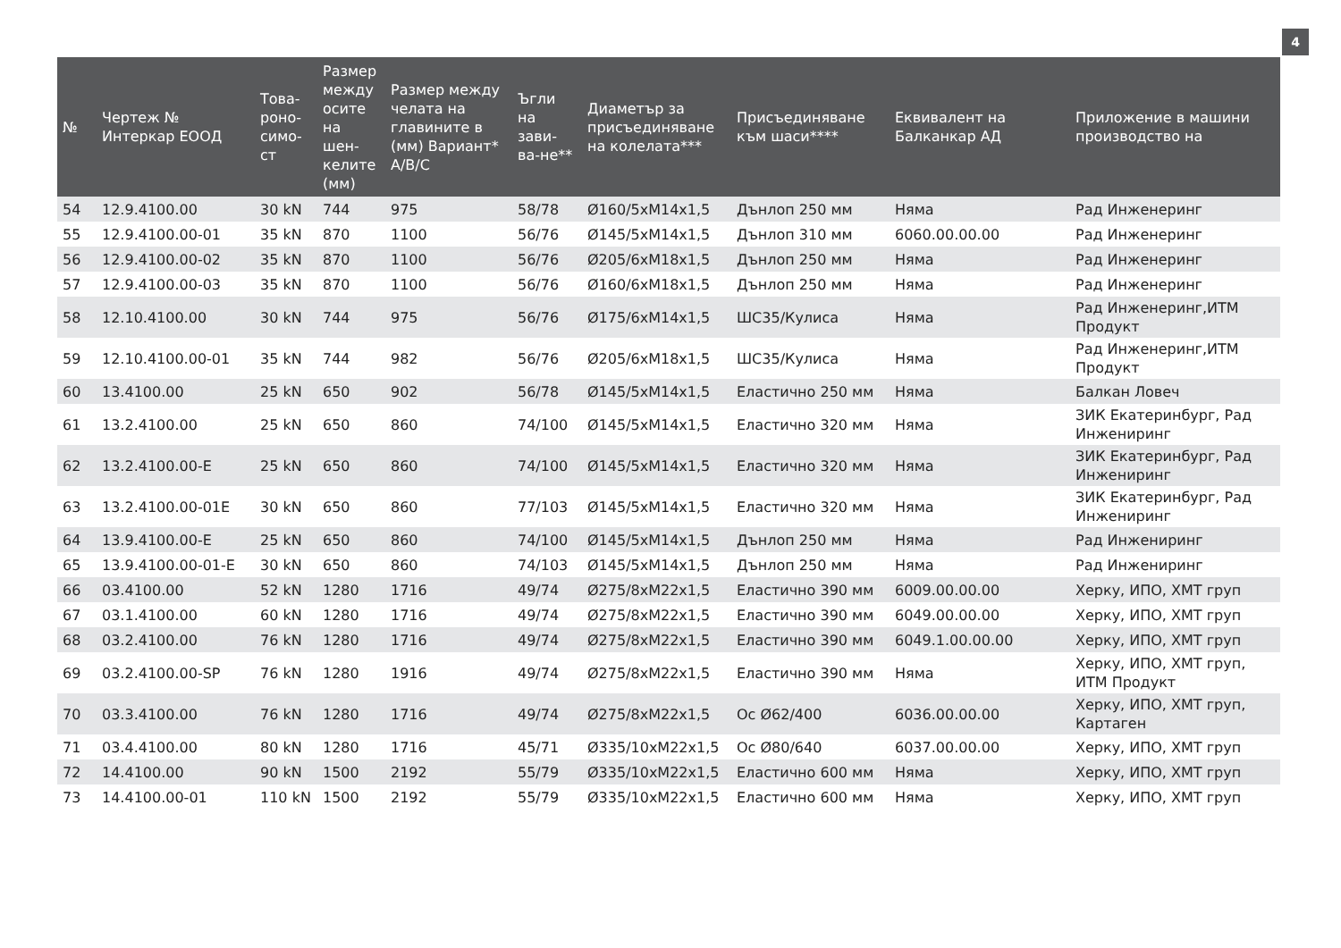4
| № | Чертеж № Интеркар ЕООД | Това-роно-симо-ст | Размер между осите на шен-келите (мм) | Размер между челата на главините в (мм) Вариант* A/B/C | Ъгли на зави-ва-не** | Диаметър за присъединяване на колелата*** | Присъединяване към шаси**** | Еквивалент на Балканкар АД | Приложение в машини производство на |
| --- | --- | --- | --- | --- | --- | --- | --- | --- | --- |
| 54 | 12.9.4100.00 | 30 kN | 744 | 975 | 58/78 | Ø160/5xM14x1,5 | Дънлоп 250 мм | Няма | Рад Инженеринг |
| 55 | 12.9.4100.00-01 | 35 kN | 870 | 1100 | 56/76 | Ø145/5xM14x1,5 | Дънлоп 310 мм | 6060.00.00.00 | Рад Инженеринг |
| 56 | 12.9.4100.00-02 | 35 kN | 870 | 1100 | 56/76 | Ø205/6xM18x1,5 | Дънлоп 250 мм | Няма | Рад Инженеринг |
| 57 | 12.9.4100.00-03 | 35 kN | 870 | 1100 | 56/76 | Ø160/6xM18x1,5 | Дънлоп 250 мм | Няма | Рад Инженеринг |
| 58 | 12.10.4100.00 | 30 kN | 744 | 975 | 56/76 | Ø175/6xM14x1,5 | ШС35/Кулиса | Няма | Рад Инженеринг,ИТМ Продукт |
| 59 | 12.10.4100.00-01 | 35 kN | 744 | 982 | 56/76 | Ø205/6xM18x1,5 | ШС35/Кулиса | Няма | Рад Инженеринг,ИТМ Продукт |
| 60 | 13.4100.00 | 25 kN | 650 | 902 | 56/78 | Ø145/5xM14x1,5 | Еластично 250 мм | Няма | Балкан Ловеч |
| 61 | 13.2.4100.00 | 25 kN | 650 | 860 | 74/100 | Ø145/5xM14x1,5 | Еластично 320 мм | Няма | ЗИК Екатеринбург, Рад Инжениринг |
| 62 | 13.2.4100.00-E | 25 kN | 650 | 860 | 74/100 | Ø145/5xM14x1,5 | Еластично 320 мм | Няма | ЗИК Екатеринбург, Рад Инжениринг |
| 63 | 13.2.4100.00-01E | 30 kN | 650 | 860 | 77/103 | Ø145/5xM14x1,5 | Еластично 320 мм | Няма | ЗИК Екатеринбург, Рад Инжениринг |
| 64 | 13.9.4100.00-E | 25 kN | 650 | 860 | 74/100 | Ø145/5xM14x1,5 | Дънлоп 250 мм | Няма | Рад Инжениринг |
| 65 | 13.9.4100.00-01-E | 30 kN | 650 | 860 | 74/103 | Ø145/5xM14x1,5 | Дънлоп 250 мм | Няма | Рад Инжениринг |
| 66 | 03.4100.00 | 52 kN | 1280 | 1716 | 49/74 | Ø275/8xM22x1,5 | Еластично 390 мм | 6009.00.00.00 | Херку, ИПО, ХМТ груп |
| 67 | 03.1.4100.00 | 60 kN | 1280 | 1716 | 49/74 | Ø275/8xM22x1,5 | Еластично 390 мм | 6049.00.00.00 | Херку, ИПО, ХМТ груп |
| 68 | 03.2.4100.00 | 76 kN | 1280 | 1716 | 49/74 | Ø275/8xM22x1,5 | Еластично 390 мм | 6049.1.00.00.00 | Херку, ИПО, ХМТ груп |
| 69 | 03.2.4100.00-SP | 76 kN | 1280 | 1916 | 49/74 | Ø275/8xM22x1,5 | Еластично 390 мм | Няма | Херку, ИПО, ХМТ груп, ИТМ Продукт |
| 70 | 03.3.4100.00 | 76 kN | 1280 | 1716 | 49/74 | Ø275/8xM22x1,5 | Ос Ø62/400 | 6036.00.00.00 | Херку, ИПО, ХМТ груп, Картаген |
| 71 | 03.4.4100.00 | 80 kN | 1280 | 1716 | 45/71 | Ø335/10xM22x1,5 | Ос Ø80/640 | 6037.00.00.00 | Херку, ИПО, ХМТ груп |
| 72 | 14.4100.00 | 90 kN | 1500 | 2192 | 55/79 | Ø335/10xM22x1,5 | Еластично 600 мм | Няма | Херку, ИПО, ХМТ груп |
| 73 | 14.4100.00-01 | 110 kN | 1500 | 2192 | 55/79 | Ø335/10xM22x1,5 | Еластично 600 мм | Няма | Херку, ИПО, ХМТ груп |